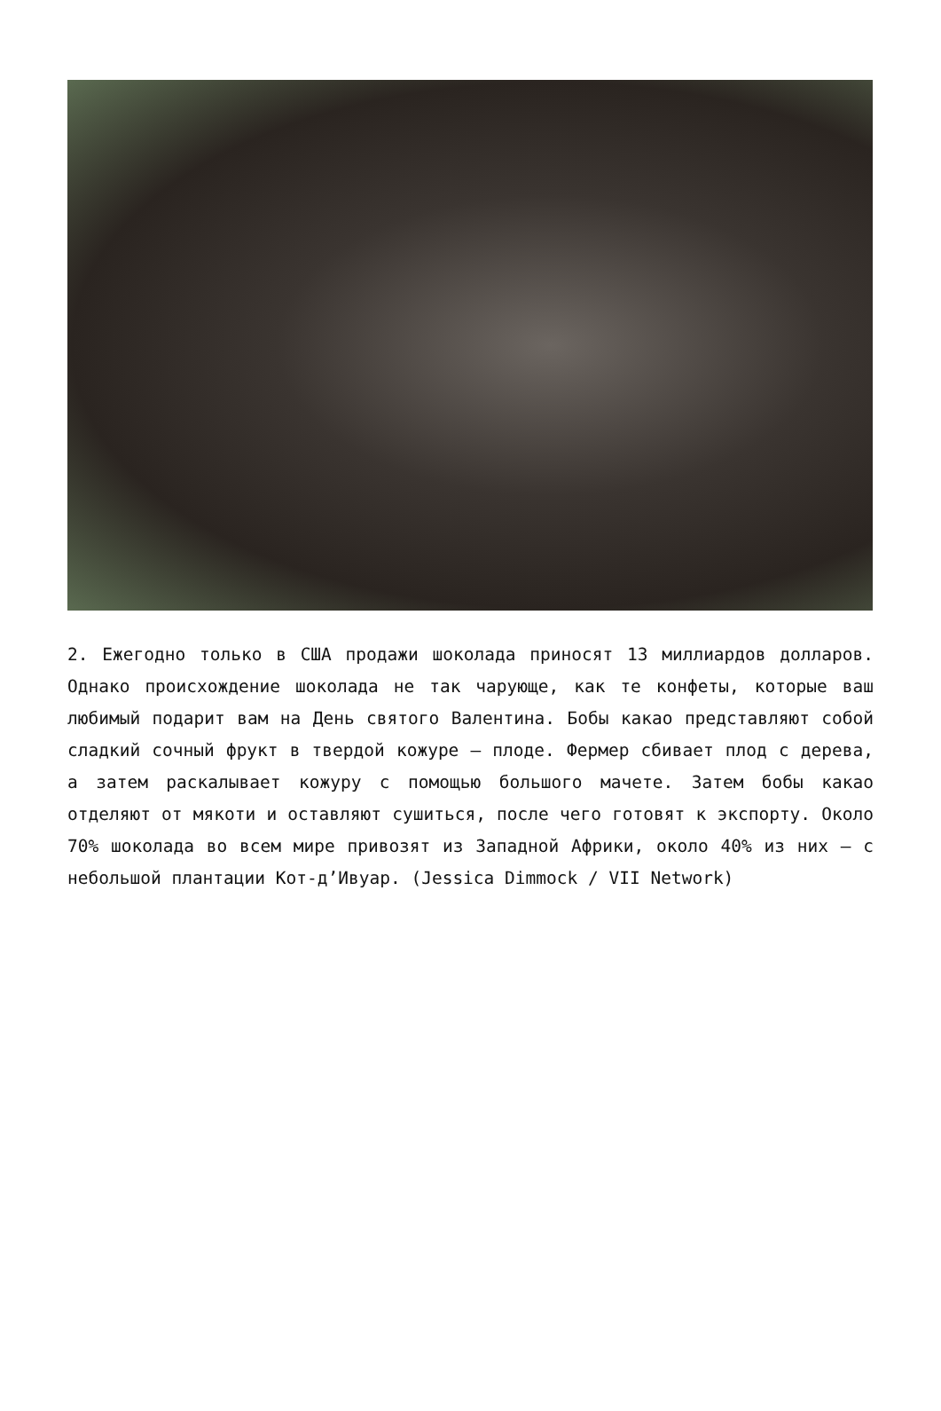2. Ежегодно только в США продажи шоколада приносят 13 миллиардов долларов. Однако происхождение шоколада не так чарующе, как те конфеты, которые ваш любимый подарит вам на День святого Валентина. Бобы какао представляют собой сладкий сочный фрукт в твердой кожуре – плоде. Фермер сбивает плод с дерева, а затем раскалывает кожуру с помощью большого мачете. Затем бобы какао отделяют от мякоти и оставляют сушиться, после чего готовят к экспорту. Около 70% шоколада во всем мире привозят из Западной Африки, около 40% из них – с небольшой плантации Кот-д’Ивуар. (Jessica Dimmock / VII Network)